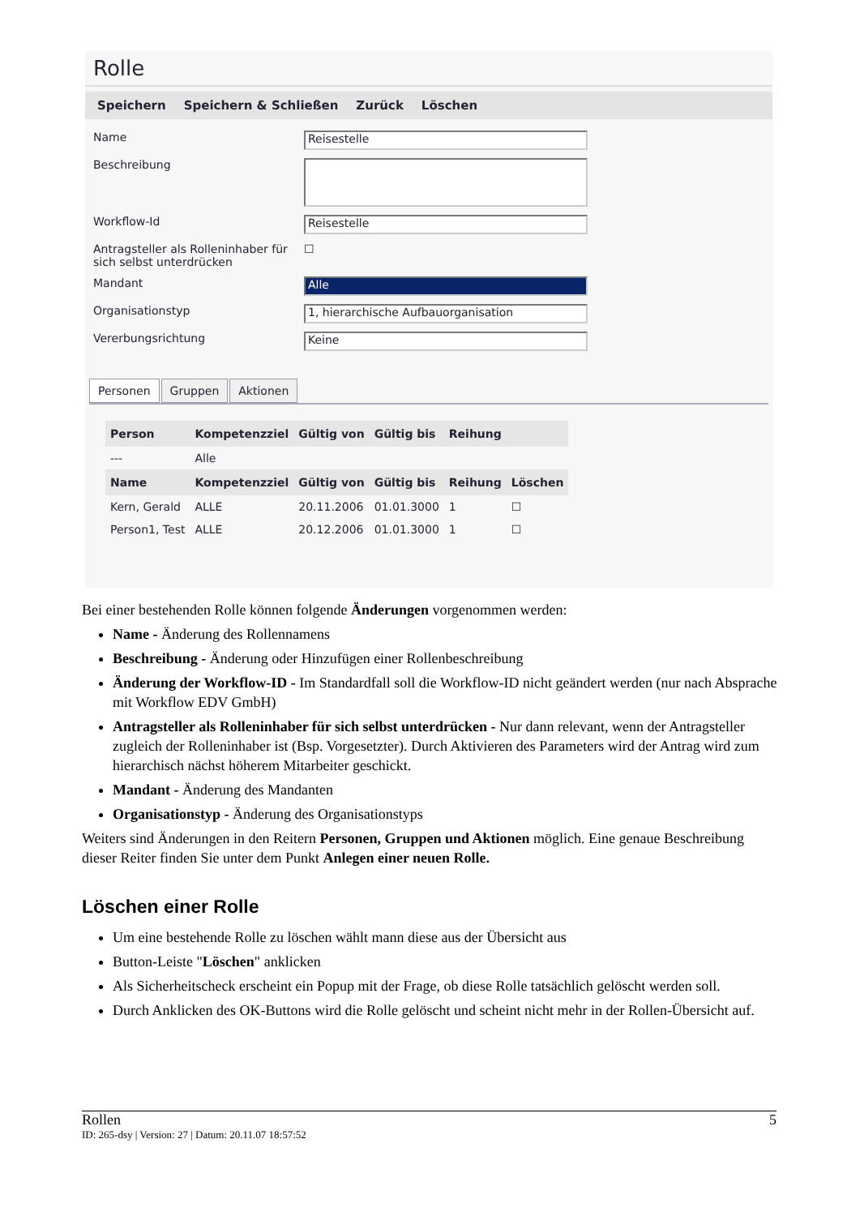Rolle
Speichern Speichern & Schließen Zurück Löschen
Name
Reisestelle
Beschreibung
Workflow-Id
Reisestelle
Antragsteller als Rolleninhaber für sich selbst unterdrücken
☐
Mandant
Alle
Organisationstyp
1, hierarchische Aufbauorganisation
Vererbungsrichtung
Keine
Personen Gruppen Aktionen
| Person | Kompetenzziel | Gültig von | Gültig bis | Reihung | |
| --- | --- | --- | --- | --- | --- |
| --- | Alle | | | | |
| Name | Kompetenzziel | Gültig von | Gültig bis | Reihung | Löschen |
| Kern, Gerald | ALLE | 20.11.2006 | 01.01.3000 | 1 | ☐ |
| Person1, Test | ALLE | 20.12.2006 | 01.01.3000 | 1 | ☐ |
Bei einer bestehenden Rolle können folgende Änderungen vorgenommen werden:
Name - Änderung des Rollennamens
Beschreibung - Änderung oder Hinzufügen einer Rollenbeschreibung
Änderung der Workflow-ID - Im Standardfall soll die Workflow-ID nicht geändert werden (nur nach Absprache mit Workflow EDV GmbH)
Antragsteller als Rolleninhaber für sich selbst unterdrücken - Nur dann relevant, wenn der Antragsteller zugleich der Rolleninhaber ist (Bsp. Vorgesetzter). Durch Aktivieren des Parameters wird der Antrag wird zum hierarchisch nächst höherem Mitarbeiter geschickt.
Mandant - Änderung des Mandanten
Organisationstyp - Änderung des Organisationstyps
Weiters sind Änderungen in den Reitern Personen, Gruppen und Aktionen möglich. Eine genaue Beschreibung dieser Reiter finden Sie unter dem Punkt Anlegen einer neuen Rolle.
Löschen einer Rolle
Um eine bestehende Rolle zu löschen wählt mann diese aus der Übersicht aus
Button-Leiste "Löschen" anklicken
Als Sicherheitscheck erscheint ein Popup mit der Frage, ob diese Rolle tatsächlich gelöscht werden soll.
Durch Anklicken des OK-Buttons wird die Rolle gelöscht und scheint nicht mehr in der Rollen-Übersicht auf.
Rollen 5
ID: 265-dsy | Version: 27 | Datum: 20.11.07 18:57:52